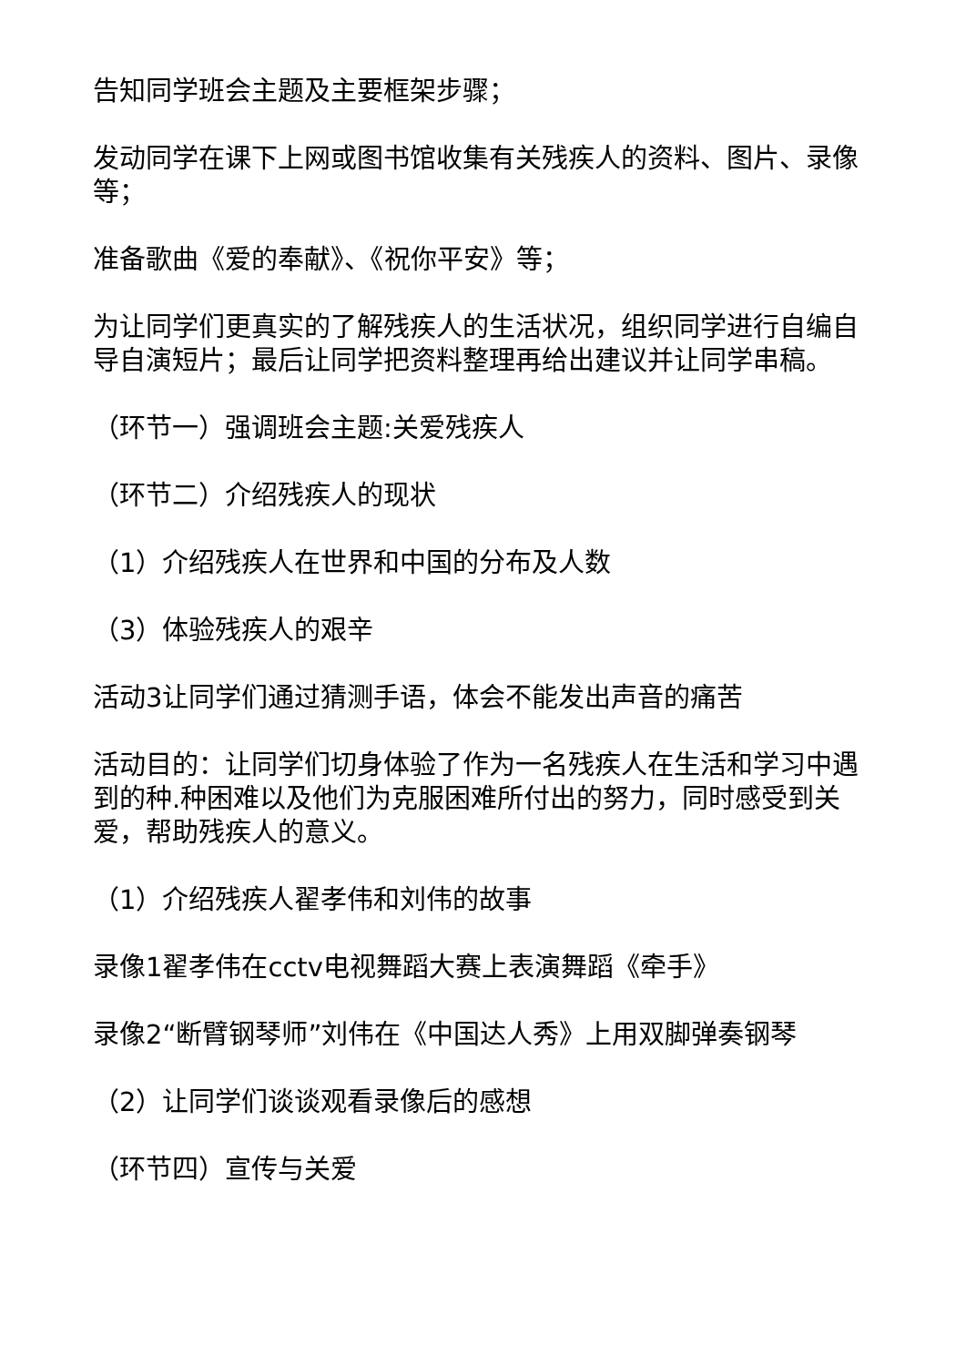告知同学班会主题及主要框架步骤；
发动同学在课下上网或图书馆收集有关残疾人的资料、图片、录像等；
准备歌曲《爱的奉献》、《祝你平安》等；
为让同学们更真实的了解残疾人的生活状况，组织同学进行自编自导自演短片；最后让同学把资料整理再给出建议并让同学串稿。
（环节一）强调班会主题:关爱残疾人
（环节二）介绍残疾人的现状
（1）介绍残疾人在世界和中国的分布及人数
（3）体验残疾人的艰辛
活动3让同学们通过猜测手语，体会不能发出声音的痛苦
活动目的：让同学们切身体验了作为一名残疾人在生活和学习中遇到的种.种困难以及他们为克服困难所付出的努力，同时感受到关爱，帮助残疾人的意义。
（1）介绍残疾人翟孝伟和刘伟的故事
录像1翟孝伟在cctv电视舞蹈大赛上表演舞蹈《牵手》
录像2“断臂钢琴师”刘伟在《中国达人秀》上用双脚弹奏钢琴
（2）让同学们谈谈观看录像后的感想
（环节四）宣传与关爱